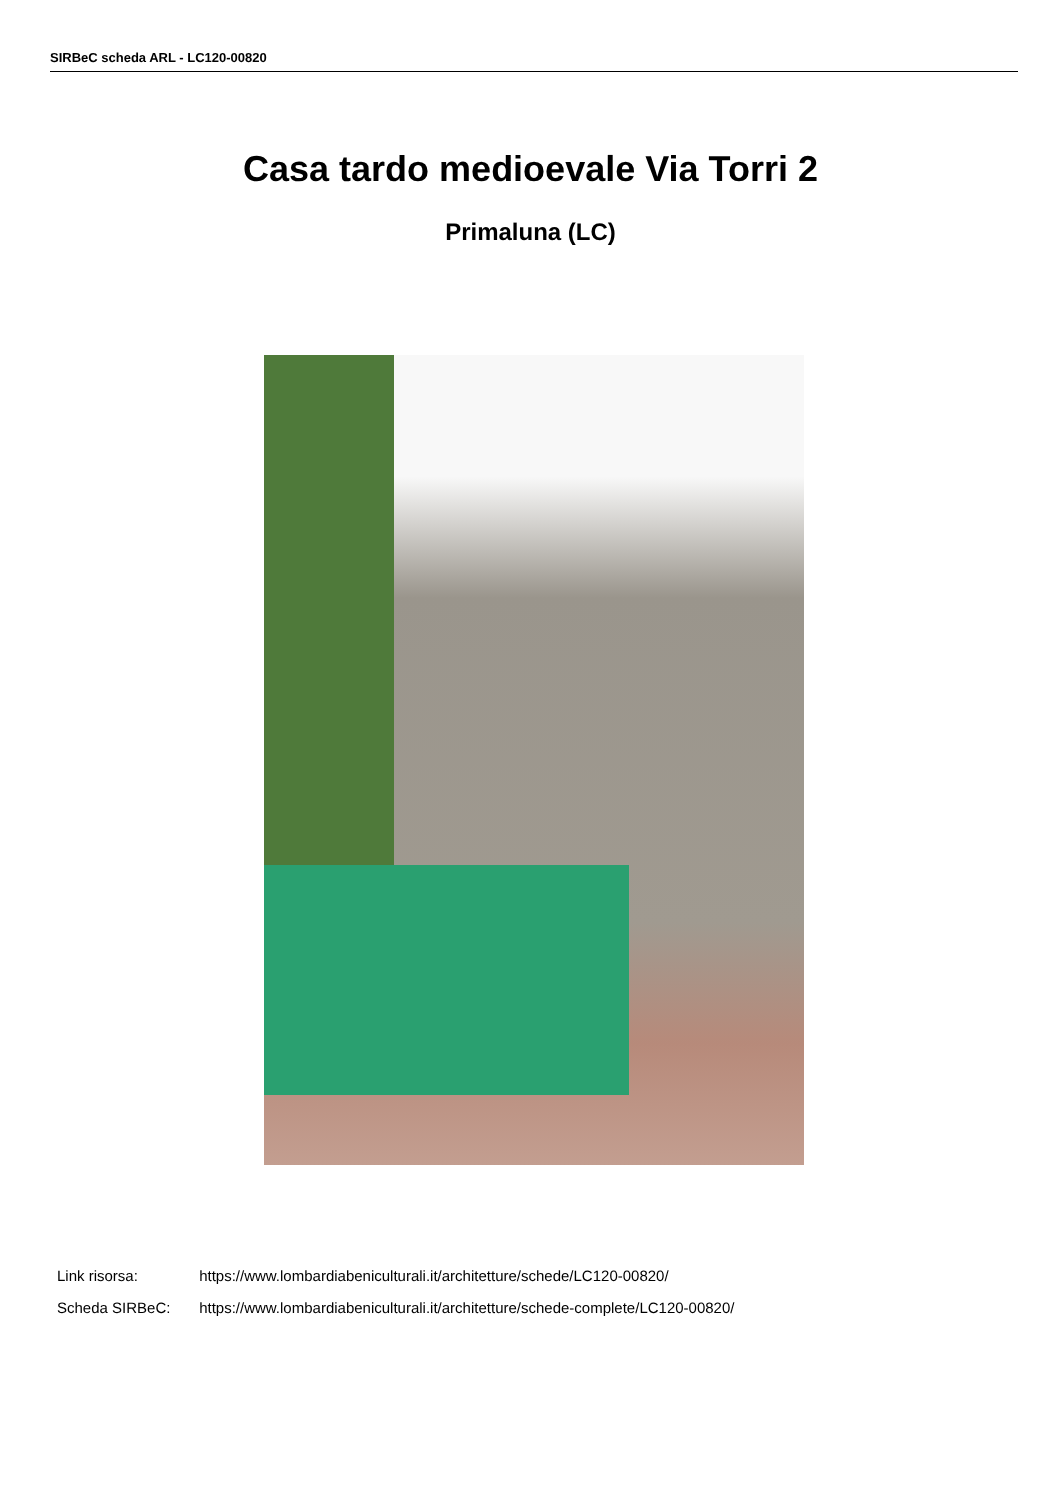SIRBeC scheda ARL - LC120-00820
Casa tardo medioevale Via Torri 2
Primaluna (LC)
Link risorsa: https://www.lombardiabeniculturali.it/architetture/schede/LC120-00820/
Scheda SIRBeC: https://www.lombardiabeniculturali.it/architetture/schede-complete/LC120-00820/